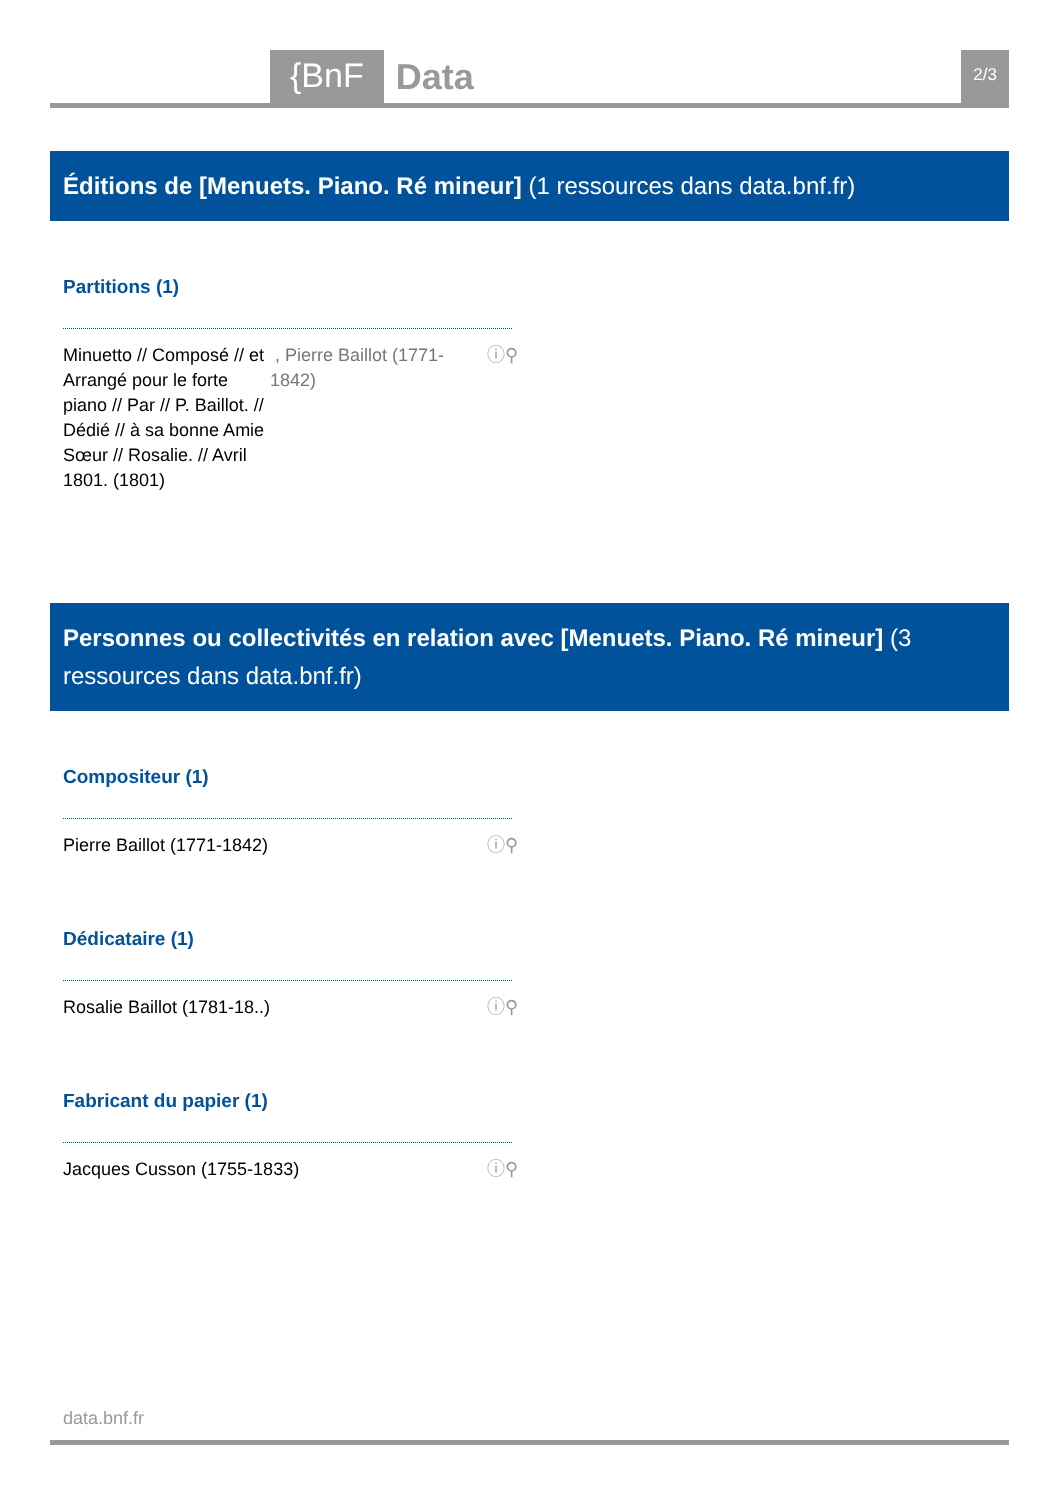{BnF Data 2/3
Éditions de [Menuets. Piano. Ré mineur] (1 ressources dans data.bnf.fr)
Partitions (1)
Minuetto // Composé // et Arrangé pour le forte piano // Par // P. Baillot. // Dédié // à sa bonne Amie Sœur // Rosalie. // Avril 1801. (1801) , Pierre Baillot (1771-1842) ⓘ⚲
Personnes ou collectivités en relation avec [Menuets. Piano. Ré mineur] (3 ressources dans data.bnf.fr)
Compositeur (1)
Pierre Baillot (1771-1842) ⓘ⚲
Dédicataire (1)
Rosalie Baillot (1781-18..) ⓘ⚲
Fabricant du papier (1)
Jacques Cusson (1755-1833) ⓘ⚲
data.bnf.fr